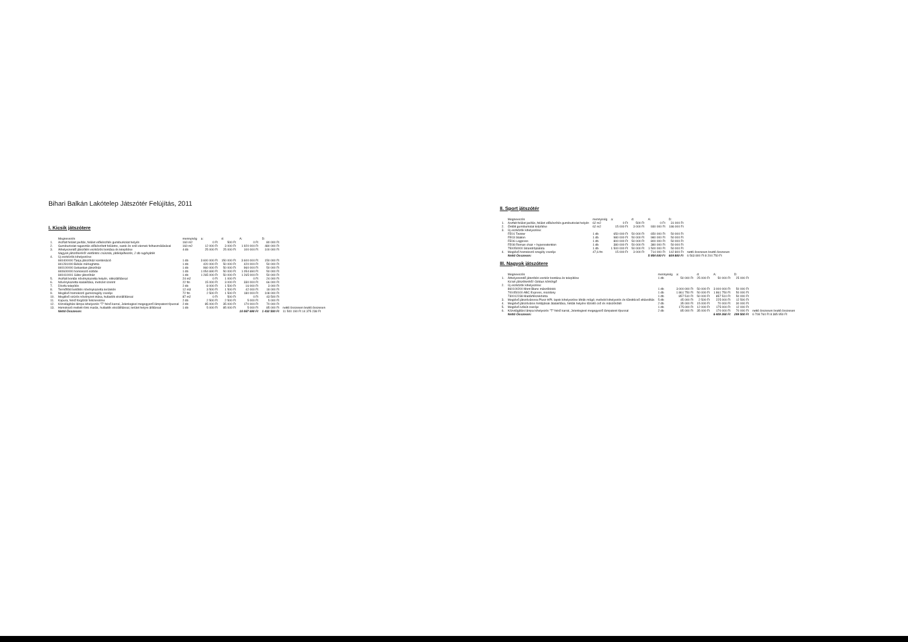Bihari Balkán Lakótelep Játszótér Felújítás, 2011
I. Kicsik játszótere
| | Megnevezés | mennyiség | a: | d: | A: | D: | |
| --- | --- | --- | --- | --- | --- | --- | --- |
| 1. | Aszfalt felület javítás, felület előkészítés gumiburkolat helyén | 160 m2 | 0 Ft | 500 Ft | 0 Ft | 80 000 Ft | |
| 2. | Gumiburkolat ragasztás előkészített felületre, sarok és szél elemek felhasználásával | 160 m2 | 12 000 Ft | 3 000 Ft | 1 920 000 Ft | 480 000 Ft | |
| 3. | Áthelyezendő játszótéri eszközök bontása és telepítése | 4 db | 25 000 Ft | 25 000 Ft | 100 000 Ft | 100 000 Ft | |
| | Nagyok játszóteréről: elefántos csúszda, játéképítkezés, 2 db rugósjáték | | | | | | |
| 4. | Új eszközök kihelyezése: | | | | | | |
| | 840400000 Tanja játszóház kombináció | 1 db | 3 600 000 Ft | 150 000 Ft | 3 600 000 Ft | 150 000 Ft | |
| | 841281000 Békás mérleghinta | 1 db | 420 000 Ft | 50 000 Ft | 420 000 Ft | 50 000 Ft | |
| | 840100000 Sebastian játszóház | 1 db | 960 000 Ft | 50 000 Ft | 960 000 Ft | 50 000 Ft | |
| | 840600000 homokozó sütöde | 1 db | 1 054 690 Ft | 50 000 Ft | 1 054 690 Ft | 50 000 Ft | |
| | 840410001 Sátor játszóház | 1 db | 1 265 000 Ft | 50 000 Ft | 1 265 000 Ft | 50 000 Ft | |
| 5. | Aszfalt bontás növénykazetta helyén, sittszállítással | 24 m2 | 0 Ft | 1 000 Ft | 0 Ft | 24 000 Ft | |
| 6. | Növénykazetta kialakítása, metszet szerint | 22 fm | 15 000 Ft | 3 000 Ft | 330 000 Ft | 66 000 Ft | |
| 7. | Díszfa telepítés | 2 db | 8 000 Ft | 1 500 Ft | 16 000 Ft | 3 000 Ft | |
| 8. | Termőföld betöltés növénykazetta területén | 12 m3 | 3 500 Ft | 1 500 Ft | 42 000 Ft | 18 000 Ft | |
| 9. | Meglévő homokozó gumiszegély cseréje | 72 fm | 2 500 Ft | 1 500 Ft | 180 000 Ft | 108 000 Ft | |
| 10. | Meglévő szúrós növényzet irtása, hulladék elszállítással | 87 m2 | 0 Ft | 500 Ft | 0 Ft | 43 500 Ft | |
| 11. | Kapura, felső forgózár felszerelése | 2 db | 2 500 Ft | 2 500 Ft | 5 000 Ft | 5 000 Ft | |
| 12. | Közvilágítási lámpa kihelyezés "T" felső karral, Jelenlegivel megegyező lámpatest típussal | 2 db | 85 000 Ft | 35 000 Ft | 170 000 Ft | 70 000 Ft | |
| 13. | Homokozó mellett rönk marás, hulladék elszállítással, terület helyre állítással | 1 db | 5 000 Ft | 85 000 Ft | 5 000 Ft | 85 000 Ft | nettó összesen bruttó összesen |
| | Nettó Összesen: | | | | 10 067 690 Ft | 1 432 500 Ft | 11 500 190 Ft 14 375 238 Ft |
II. Sport játszótér
| | Megnevezés | mennyiség | a: | d: | A: | D: | |
| --- | --- | --- | --- | --- | --- | --- | --- |
| 1. | Aszfalt felület javítás, felület előkészítés gumiburkolat helyén | 62 m2 | 0 Ft | 500 Ft | 0 Ft | 31 000 Ft | |
| 2. | Öntött gumiburkolat kiépítése | 62 m2 | 15 000 Ft | 3 000 Ft | 930 000 Ft | 186 000 Ft | |
| 3. | Új eszközök kihelyezése: | | | | | | |
| | FE01 Twister | 1 db | 650 000 Ft | 50 000 Ft | 650 000 Ft | 50 000 Ft | |
| | FE03 Station | 1 db | 980 000 Ft | 50 000 Ft | 980 000 Ft | 50 000 Ft | |
| | FE06 Legpress | 1 db | 800 000 Ft | 50 000 Ft | 800 000 Ft | 50 000 Ft | |
| | FE08 Roman chair + hyperextention | 1 db | 380 000 Ft | 50 000 Ft | 380 000 Ft | 50 000 Ft | |
| | 750050000 Strandröplabda | 1 db | 1 500 000 Ft | 50 000 Ft | 1 500 000 Ft | 50 000 Ft | |
| 4. | Meglévő homokozó szegély cseréje | 47,6 fm | 15 000 Ft | 3 000 Ft | 714 000 Ft | 142 800 Ft | nettó összesen bruttó összesen |
| | Nettó Összesen: | | | | 5 954 000 Ft | 609 800 Ft | 6 563 800 Ft 8 204 750 Ft |
III. Nagyok játszótere
| | Megnevezés | mennyiség | a: | d: | A: | D: | |
| --- | --- | --- | --- | --- | --- | --- | --- |
| 1. | Áthelyezendő játszótéri eszköz bontása és telepítése | 1 db | 50 000 Ft | 25 000 Ft | 50 000 Ft | 25 000 Ft | |
| | Kicsik játszóteréről: Globus körkörgő | | | | | | |
| 2. | Új eszközök kihelyezése: | | | | | | |
| | 860100200 Mont Blanc mászóblokk | 1 db | 3 000 000 Ft | 50 000 Ft | 3 000 000 Ft | 50 000 Ft | |
| | 700450100 ABC Express, mozdony | 1 db | 1 861 750 Ft | 50 000 Ft | 1 861 750 Ft | 50 000 Ft | |
| | 730012238 Madárfészekhinta | 1 db | 857 510 Ft | 50 000 Ft | 857 510 Ft | 50 000 Ft | |
| 3. | Meglévő játszóvárosra Plusz HPL lapok kihelyezése létrák mögé; mellvéd kihelyezés és tűzoltócső eltávolítás | 5 db | 45 000 Ft | 2 500 Ft | 225 000 Ft | 12 500 Ft | |
| 4. | Meglévő játszóváros hintájának átalakítása, hinták helyére tűzoltó cső és mászókötél | 2 db | 35 000 Ft | 15 000 Ft | 70 000 Ft | 30 000 Ft | |
| 5. | Meglévő ivókút cseréje | 1 db | 175 000 Ft | 12 000 Ft | 175 000 Ft | 12 000 Ft | |
| 6. | Közvilágítási lámpa kihelyezés "T" felső karral, Jelenlegivel megegyező lámpatest típussal | 2 db | 85 000 Ft | 35 000 Ft | 170 000 Ft | 70 000 Ft | nettó összesen bruttó összesen |
| | Nettó Összesen: | | | | 6 409 260 Ft | 299 500 Ft | 6 708 760 Ft 8 385 950 Ft |